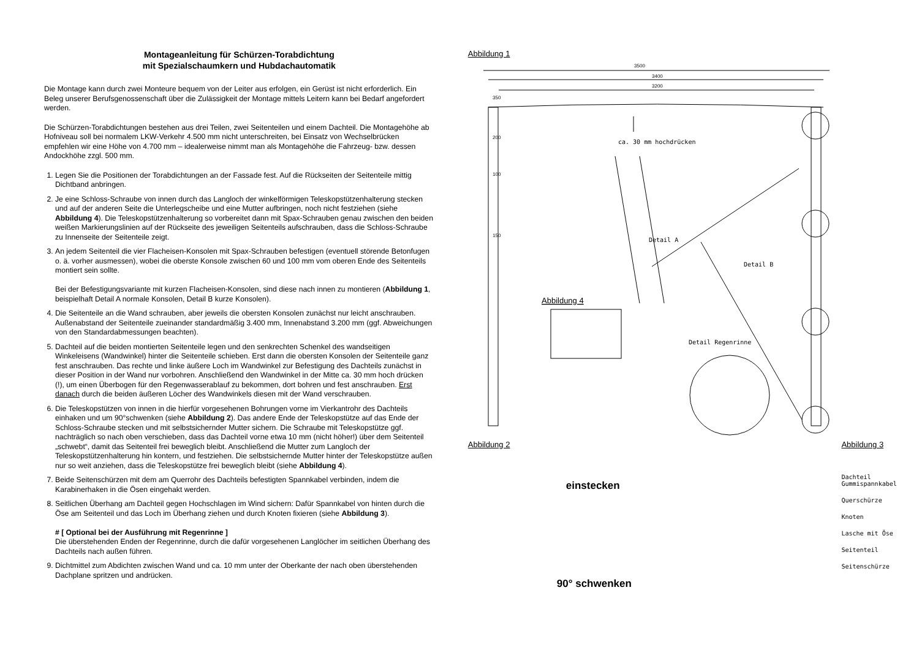Montageanleitung für Schürzen-Torabdichtung
mit Spezialschaumkern und Hubdachautomatik
Die Montage kann durch zwei Monteure bequem von der Leiter aus erfolgen, ein Gerüst ist nicht erforderlich. Ein Beleg unserer Berufsgenossenschaft über die Zulässigkeit der Montage mittels Leitern kann bei Bedarf angefordert werden.
Die Schürzen-Torabdichtungen bestehen aus drei Teilen, zwei Seitenteilen und einem Dachteil. Die Montagehöhe ab Hofniveau soll bei normalem LKW-Verkehr 4.500 mm nicht unterschreiten, bei Einsatz von Wechselbrücken empfehlen wir eine Höhe von 4.700 mm – idealerweise nimmt man als Montagehöhe die Fahrzeug- bzw. dessen Andockhöhe zzgl. 500 mm.
1. Legen Sie die Positionen der Torabdichtungen an der Fassade fest. Auf die Rückseiten der Seitenteile mittig Dichtband anbringen.
2. Je eine Schloss-Schraube von innen durch das Langloch der winkelförmigen Teleskopstützenhalterung stecken und auf der anderen Seite die Unterlegscheibe und eine Mutter aufbringen, noch nicht festziehen (siehe Abbildung 4). Die Teleskopstützenhalterung so vorbereitet dann mit Spax-Schrauben genau zwischen den beiden weißen Markierungslinien auf der Rückseite des jeweiligen Seitenteils aufschrauben, dass die Schloss-Schraube zu Innenseite der Seitenteile zeigt.
3. An jedem Seitenteil die vier Flacheisen-Konsolen mit Spax-Schrauben befestigen (eventuell störende Betonfugen o. ä. vorher ausmessen), wobei die oberste Konsole zwischen 60 und 100 mm vom oberen Ende des Seitenteils montiert sein sollte.
Bei der Befestigungsvariante mit kurzen Flacheisen-Konsolen, sind diese nach innen zu montieren (Abbildung 1, beispielhaft Detail A normale Konsolen, Detail B kurze Konsolen).
4. Die Seitenteile an die Wand schrauben, aber jeweils die obersten Konsolen zunächst nur leicht anschrauben. Außenabstand der Seitenteile zueinander standardmäßig 3.400 mm, Innenabstand 3.200 mm (ggf. Abweichungen von den Standardabmessungen beachten).
5. Dachteil auf die beiden montierten Seitenteile legen und den senkrechten Schenkel des wandseitigen Winkeleisens (Wandwinkel) hinter die Seitenteile schieben. Erst dann die obersten Konsolen der Seitenteile ganz fest anschrauben. Das rechte und linke äußere Loch im Wandwinkel zur Befestigung des Dachteils zunächst in dieser Position in der Wand nur vorbohren. Anschließend den Wandwinkel in der Mitte ca. 30 mm hoch drücken (!), um einen Überbogen für den Regenwasserablauf zu bekommen, dort bohren und fest anschrauben. Erst danach durch die beiden äußeren Löcher des Wandwinkels diesen mit der Wand verschrauben.
6. Die Teleskopstützen von innen in die hierfür vorgesehenen Bohrungen vorne im Vierkantrohr des Dachteils einhaken und um 90°schwenken (siehe Abbildung 2). Das andere Ende der Teleskopstütze auf das Ende der Schloss-Schraube stecken und mit selbstsichernder Mutter sichern. Die Schraube mit Teleskopstütze ggf. nachträglich so nach oben verschieben, dass das Dachteil vorne etwa 10 mm (nicht höher!) über dem Seitenteil „schwebt“, damit das Seitenteil frei beweglich bleibt. Anschließend die Mutter zum Langloch der Teleskopstützenhalterung hin kontern, und festziehen. Die selbstsichernde Mutter hinter der Teleskopstütze außen nur so weit anziehen, dass die Teleskopstütze frei beweglich bleibt (siehe Abbildung 4).
7. Beide Seitenschürzen mit dem am Querrohr des Dachteils befestigten Spannkabel verbinden, indem die Karabinerhaken in die Ösen eingehakt werden.
8. Seitlichen Überhang am Dachteil gegen Hochschlagen im Wind sichern: Dafür Spannkabel von hinten durch die Öse am Seitenteil und das Loch im Überhang ziehen und durch Knoten fixieren (siehe Abbildung 3).
# [ Optional bei der Ausführung mit Regenrinne ]
Die überstehenden Enden der Regenrinne, durch die dafür vorgesehenen Langlöcher im seitlichen Überhang des Dachteils nach außen führen.
9. Dichtmittel zum Abdichten zwischen Wand und ca. 10 mm unter der Oberkante der nach oben überstehenden Dachplane spritzen und andrücken.
Abbildung 1
3500
3400
3200
350
200
100
150
ca. 30 mm hochdrücken
Detail A
Detail B
Abbildung 4
Detail Regenrinne
Abbildung 2
einstecken
90° schwenken
Abbildung 3
Dachteil
Gummispannkabel
Querschürze
Knoten
Lasche mit Öse
Seitenteil
Seitenschürze